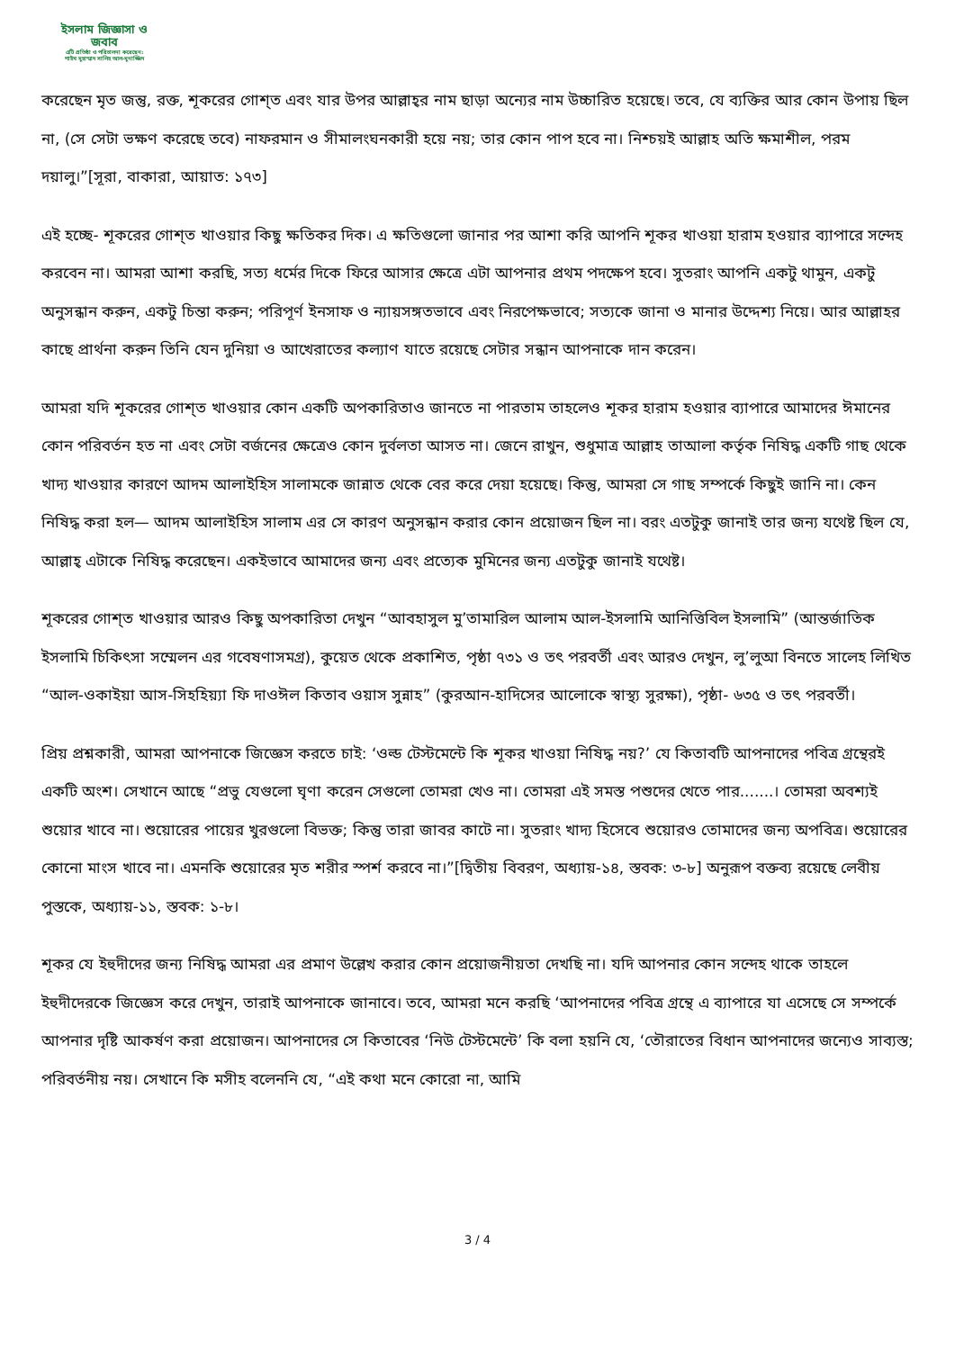ইসলাম জিজ্ঞাসা ও
জবাব
এটি প্রতিষ্ঠা ও পরিচালনা করেছেন:
শাইখ মুহাম্মাদ সালিহ আল-মুনাজ্জিদ
করেছেন মৃত জন্তু, রক্ত, শূকরের গোশ্‌ত এবং যার উপর আল্লাহ্‌র নাম ছাড়া অন্যের নাম উচ্চারিত হয়েছে। তবে, যে ব্যক্তির আর কোন উপায় ছিল না, (সে সেটা ভক্ষণ করেছে তবে) নাফরমান ও সীমালংঘনকারী হয়ে নয়; তার কোন পাপ হবে না। নিশ্চয়ই আল্লাহ অতি ক্ষমাশীল, পরম দয়ালু।”[সূরা, বাকারা, আয়াত: ১৭৩]
এই হচ্ছে- শূকরের গোশ্‌ত খাওয়ার কিছু ক্ষতিকর দিক। এ ক্ষতিগুলো জানার পর আশা করি আপনি শূকর খাওয়া হারাম হওয়ার ব্যাপারে সন্দেহ করবেন না। আমরা আশা করছি, সত্য ধর্মের দিকে ফিরে আসার ক্ষেত্রে এটা আপনার প্রথম পদক্ষেপ হবে। সুতরাং আপনি একটু থামুন, একটু অনুসন্ধান করুন, একটু চিন্তা করুন; পরিপূর্ণ ইনসাফ ও ন্যায়সঙ্গতভাবে এবং নিরপেক্ষভাবে; সত্যকে জানা ও মানার উদ্দেশ্য নিয়ে। আর আল্লাহর কাছে প্রার্থনা করুন তিনি যেন দুনিয়া ও আখেরাতের কল্যাণ যাতে রয়েছে সেটার সন্ধান আপনাকে দান করেন।
আমরা যদি শূকরের গোশ্‌ত খাওয়ার কোন একটি অপকারিতাও জানতে না পারতাম তাহলেও শূকর হারাম হওয়ার ব্যাপারে আমাদের ঈমানের কোন পরিবর্তন হত না এবং সেটা বর্জনের ক্ষেত্রেও কোন দুর্বলতা আসত না। জেনে রাখুন, শুধুমাত্র আল্লাহ তাআলা কর্তৃক নিষিদ্ধ একটি গাছ থেকে খাদ্য খাওয়ার কারণে আদম আলাইহিস সালামকে জান্নাত থেকে বের করে দেয়া হয়েছে। কিন্তু, আমরা সে গাছ সম্পর্কে কিছুই জানি না। কেন নিষিদ্ধ করা হল— আদম আলাইহিস সালাম এর সে কারণ অনুসন্ধান করার কোন প্রয়োজন ছিল না। বরং এতটুকু জানাই তার জন্য যথেষ্ট ছিল যে, আল্লাহ্‌ এটাকে নিষিদ্ধ করেছেন। একইভাবে আমাদের জন্য এবং প্রত্যেক মুমিনের জন্য এতটুকু জানাই যথেষ্ট।
শূকরের গোশ্‌ত খাওয়ার আরও কিছু অপকারিতা দেখুন “আবহাসুল মু’তামারিল আলাম আল-ইসলামি আনিত্তিবিল ইসলামি” (আন্তর্জাতিক ইসলামি চিকিৎসা সম্মেলন এর গবেষণাসমগ্র), কুয়েত থেকে প্রকাশিত, পৃষ্ঠা ৭৩১ ও তৎ পরবর্তী এবং আরও দেখুন, লু’লুআ বিনতে সালেহ লিখিত “আল-ওকাইয়া আস-সিহহিয়্যা ফি দাওঈল কিতাব ওয়াস সুন্নাহ” (কুরআন-হাদিসের আলোকে স্বাস্থ্য সুরক্ষা), পৃষ্ঠা- ৬৩৫ ও তৎ পরবর্তী।
প্রিয় প্রশ্নকারী, আমরা আপনাকে জিজ্ঞেস করতে চাই: ‘ওল্ড টেস্টমেন্টে কি শূকর খাওয়া নিষিদ্ধ নয়?’ যে কিতাবটি আপনাদের পবিত্র গ্রন্থেরই একটি অংশ। সেখানে আছে “প্রভু যেগুলো ঘৃণা করেন সেগুলো তোমরা খেও না। তোমরা এই সমস্ত পশুদের খেতে পার.......। তোমরা অবশ্যই শুয়োর খাবে না। শুয়োরের পায়ের খুরগুলো বিভক্ত; কিন্তু তারা জাবর কাটে না। সুতরাং খাদ্য হিসেবে শুয়োরও তোমাদের জন্য অপবিত্র। শুয়োরের কোনো মাংস খাবে না। এমনকি শুয়োরের মৃত শরীর স্পর্শ করবে না।”[দ্বিতীয় বিবরণ, অধ্যায়-১৪, স্তবক: ৩-৮] অনুরূপ বক্তব্য রয়েছে লেবীয় পুস্তকে, অধ্যায়-১১, স্তবক: ১-৮।
শূকর যে ইহুদীদের জন্য নিষিদ্ধ আমরা এর প্রমাণ উল্লেখ করার কোন প্রয়োজনীয়তা দেখছি না। যদি আপনার কোন সন্দেহ থাকে তাহলে ইহুদীদেরকে জিজ্ঞেস করে দেখুন, তারাই আপনাকে জানাবে। তবে, আমরা মনে করছি ‘আপনাদের পবিত্র গ্রন্থে এ ব্যাপারে যা এসেছে সে সম্পর্কে আপনার দৃষ্টি আকর্ষণ করা প্রয়োজন। আপনাদের সে কিতাবের ‘নিউ টেস্টমেন্টে’ কি বলা হয়নি যে, ‘তৌরাতের বিধান আপনাদের জন্যেও সাব্যস্ত; পরিবর্তনীয় নয়। সেখানে কি মসীহ বলেননি যে, “এই কথা মনে কোরো না, আমি
3 / 4